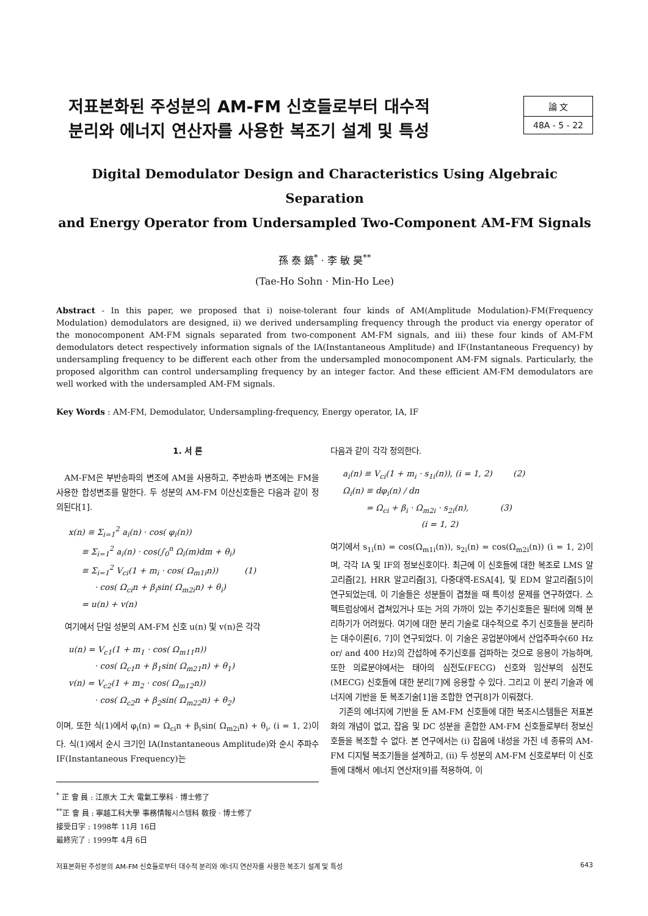저표본화된 주성분의 AM-FM 신호들로부터 대수적
분리와 에너지 연산자를 사용한 복조기 설계 및 특성
論 文
48A - 5 - 22
Digital Demodulator Design and Characteristics Using Algebraic Separation
and Energy Operator from Undersampled Two-Component AM-FM Signals
孫 泰 鎬<sup>*</sup> · 李 敏 昊<sup>**</sup>
(Tae-Ho Sohn · Min-Ho Lee)
Abstract - In this paper, we proposed that i) noise-tolerant four kinds of AM(Amplitude Modulation)-FM(Frequency Modulation) demodulators are designed, ii) we derived undersampling frequency through the product via energy operator of the monocomponent AM-FM signals separated from two-component AM-FM signals, and iii) these four kinds of AM-FM demodulators detect respectively information signals of the IA(Instantaneous Amplitude) and IF(Instantaneous Frequency) by undersampling frequency to be different each other from the undersampled monocomponent AM-FM signals. Particularly, the proposed algorithm can control undersampling frequency by an integer factor. And these efficient AM-FM demodulators are well worked with the undersampled AM-FM signals.
Key Words : AM-FM, Demodulator, Undersampling-frequency, Energy operator, IA, IF
1. 서 론
AM-FM은 부반송파의 변조에 AM을 사용하고, 주반송파 변조에는 FM을 사용한 합성변조를 말한다. 두 성분의 AM-FM 이산신호들은 다음과 같이 정의된다[1].
x(n) ≡ Σ<sub>i=1</sub><sup>2</sup> a<sub>i</sub>(n) · cos( φ<sub>i</sub>(n)) ≡ Σ<sub>i=1</sub><sup>2</sup> a<sub>i</sub>(n) · cos(∫<sub>0</sub><sup>n</sup> Ω<sub>i</sub>(m)dm + θ<sub>i</sub>) ≡ Σ<sub>i=1</sub><sup>2</sup> V<sub>ci</sub>(1 + m<sub>i</sub> · cos( Ω<sub>m1i</sub>n)) (1) · cos( Ω<sub>ci</sub>n + β<sub>i</sub>sin( Ω<sub>m2i</sub>n) + θ<sub>i</sub>) = u(n) + v(n)
여기에서 단일 성분의 AM-FM 신호 u(n) 및 v(n)은 각각
u(n) = V<sub>c1</sub>(1 + m<sub>1</sub> · cos( Ω<sub>m11</sub>n)) · cos( Ω<sub>c1</sub>n + β<sub>1</sub>sin( Ω<sub>m21</sub>n) + θ<sub>1</sub>) v(n) = V<sub>c2</sub>(1 + m<sub>2</sub> · cos( Ω<sub>m12</sub>n)) · cos( Ω<sub>c2</sub>n + β<sub>2</sub>sin( Ω<sub>m22</sub>n) + θ<sub>2</sub>)
이며, 또한 식(1)에서 φ<sub>i</sub>(n) = Ω<sub>ci</sub>n + β<sub>i</sub>sin( Ω<sub>m2i</sub>n) + θ<sub>i</sub>, (i = 1, 2)이다. 식(1)에서 순시 크기인 IA(Instantaneous Amplitude)와 순시 주파수 IF(Instantaneous Frequency)는
<sup>*</sup> 正 會 員 : 江原大 工大 電氣工學科 · 博士修了
<sup>**</sup> 正 會 員 : 寧越工科大學 事務情報시스템科 敎授 · 博士修了
接受日字 : 1998年 11月 16日
最終完了 : 1999年 4月 6日
다음과 같이 각각 정의한다.
a<sub>i</sub>(n) ≡ V<sub>ci</sub>(1 + m<sub>i</sub> · s<sub>1i</sub>(n)), (i = 1, 2) (2) Ω<sub>i</sub>(n) ≡ dφ<sub>i</sub>(n) / dn = Ω<sub>ci</sub> + β<sub>i</sub> · Ω<sub>m2i</sub> · s<sub>2i</sub>(n), (3) (i = 1, 2)
여기에서 s<sub>1i</sub>(n) = cos(Ω<sub>m1i</sub>(n)), s<sub>2i</sub>(n) = cos(Ω<sub>m2i</sub>(n)) (i = 1, 2)이며, 각각 IA 및 IF의 정보신호이다. 최근에 이 신호들에 대한 복조로 LMS 알고리즘[2], HRR 알고리즘[3], 다중대역-ESA[4], 및 EDM 알고리즘[5]이 연구되었는데, 이 기술들은 성분들이 겹쳤을 때 특이성 문제를 연구하였다. 스펙트럼상에서 겹쳐있거나 또는 거의 가까이 있는 주기신호들은 필터에 의해 분리하기가 어려웠다. 여기에 대한 분리 기술로 대수적으로 주기 신호들을 분리하는 대수이론[6, 7]이 연구되었다. 이 기술은 공업분야에서 산업주파수(60 Hz or/ and 400 Hz)의 간섭하에 주기신호를 검파하는 것으로 응용이 가능하며, 또한 의료분야에서는 태아의 심전도(FECG) 신호와 임산부의 심전도(MECG) 신호들에 대한 분리[7]에 응용할 수 있다. 그리고 이 분리 기술과 에너지에 기반을 둔 복조기술[1]을 조합한 연구[8]가 이뤄졌다.
기존의 에너지에 기반을 둔 AM-FM 신호들에 대한 복조시스템들은 저표본화의 개념이 없고, 잡음 및 DC 성분을 혼합한 AM-FM 신호들로부터 정보신호들을 복조할 수 없다. 본 연구에서는 (i) 잡음에 내성을 가진 네 종류의 AM-FM 디지털 복조기들을 설계하고, (ii) 두 성분의 AM-FM 신호로부터 이 신호들에 대해서 에너지 연산자[9]를 적용하여, 이
저표본화된 주성분의 AM-FM 신호들로부터 대수적 분리와 에너지 연산자를 사용한 복조기 설계 및 특성 643